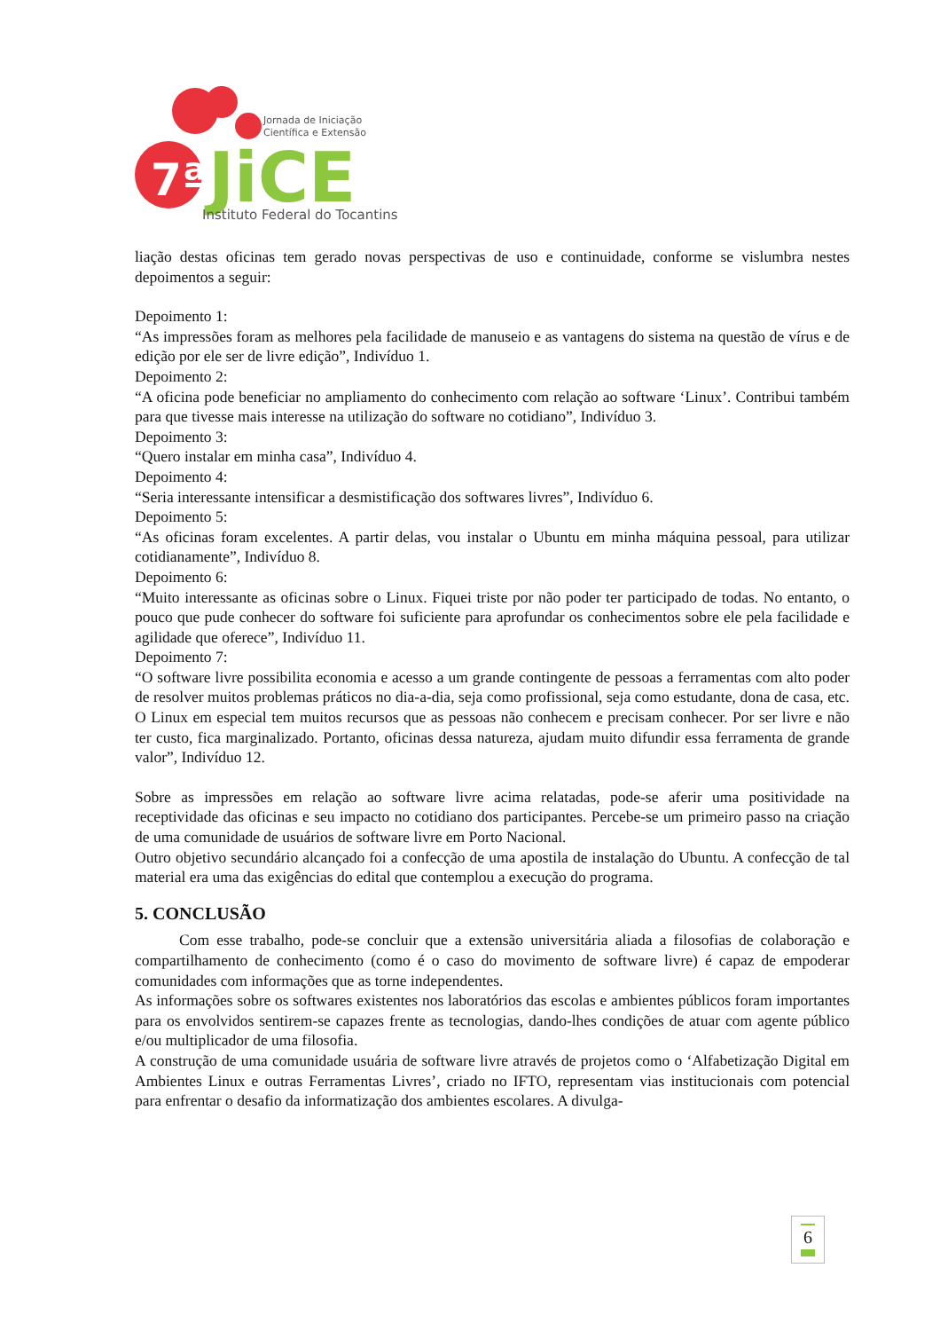7ª
Jornada de Iniciação
Científica e Extensão
JiCE
Instituto Federal do Tocantins
liação destas oficinas tem gerado novas perspectivas de uso e continuidade, conforme se vislumbra nestes depoimentos a seguir:
Depoimento 1:
“As impressões foram as melhores pela facilidade de manuseio e as vantagens do sistema na questão de vírus e de edição por ele ser de livre edição”, Indivíduo 1.
Depoimento 2:
“A oficina pode beneficiar no ampliamento do conhecimento com relação ao software ‘Linux’. Contribui também para que tivesse mais interesse na utilização do software no cotidiano”, Indivíduo 3.
Depoimento 3:
“Quero instalar em minha casa”, Indivíduo 4.
Depoimento 4:
“Seria interessante intensificar a desmistificação dos softwares livres”, Indivíduo 6.
Depoimento 5:
“As oficinas foram excelentes. A partir delas, vou instalar o Ubuntu em minha máquina pessoal, para utilizar cotidianamente”, Indivíduo 8.
Depoimento 6:
“Muito interessante as oficinas sobre o Linux. Fiquei triste por não poder ter participado de todas. No entanto, o pouco que pude conhecer do software foi suficiente para aprofundar os conhecimentos sobre ele pela facilidade e agilidade que oferece”, Indivíduo 11.
Depoimento 7:
“O software livre possibilita economia e acesso a um grande contingente de pessoas a ferramentas com alto poder de resolver muitos problemas práticos no dia-a-dia, seja como profissional, seja como estudante, dona de casa, etc. O Linux em especial tem muitos recursos que as pessoas não conhecem e precisam conhecer. Por ser livre e não ter custo, fica marginalizado. Portanto, oficinas dessa natureza, ajudam muito difundir essa ferramenta de grande valor”, Indivíduo 12.
Sobre as impressões em relação ao software livre acima relatadas, pode-se aferir uma positividade na receptividade das oficinas e seu impacto no cotidiano dos participantes. Percebe-se um primeiro passo na criação de uma comunidade de usuários de software livre em Porto Nacional.
Outro objetivo secundário alcançado foi a confecção de uma apostila de instalação do Ubuntu. A confecção de tal material era uma das exigências do edital que contemplou a execução do programa.
5. CONCLUSÃO
Com esse trabalho, pode-se concluir que a extensão universitária aliada a filosofias de colaboração e compartilhamento de conhecimento (como é o caso do movimento de software livre) é capaz de empoderar comunidades com informações que as torne independentes.
As informações sobre os softwares existentes nos laboratórios das escolas e ambientes públicos foram importantes para os envolvidos sentirem-se capazes frente as tecnologias, dando-lhes condições de atuar com agente público e/ou multiplicador de uma filosofia.
A construção de uma comunidade usuária de software livre através de projetos como o ‘Alfabetização Digital em Ambientes Linux e outras Ferramentas Livres’, criado no IFTO, representam vias institucionais com potencial para enfrentar o desafio da informatização dos ambientes escolares. A divulga-
6